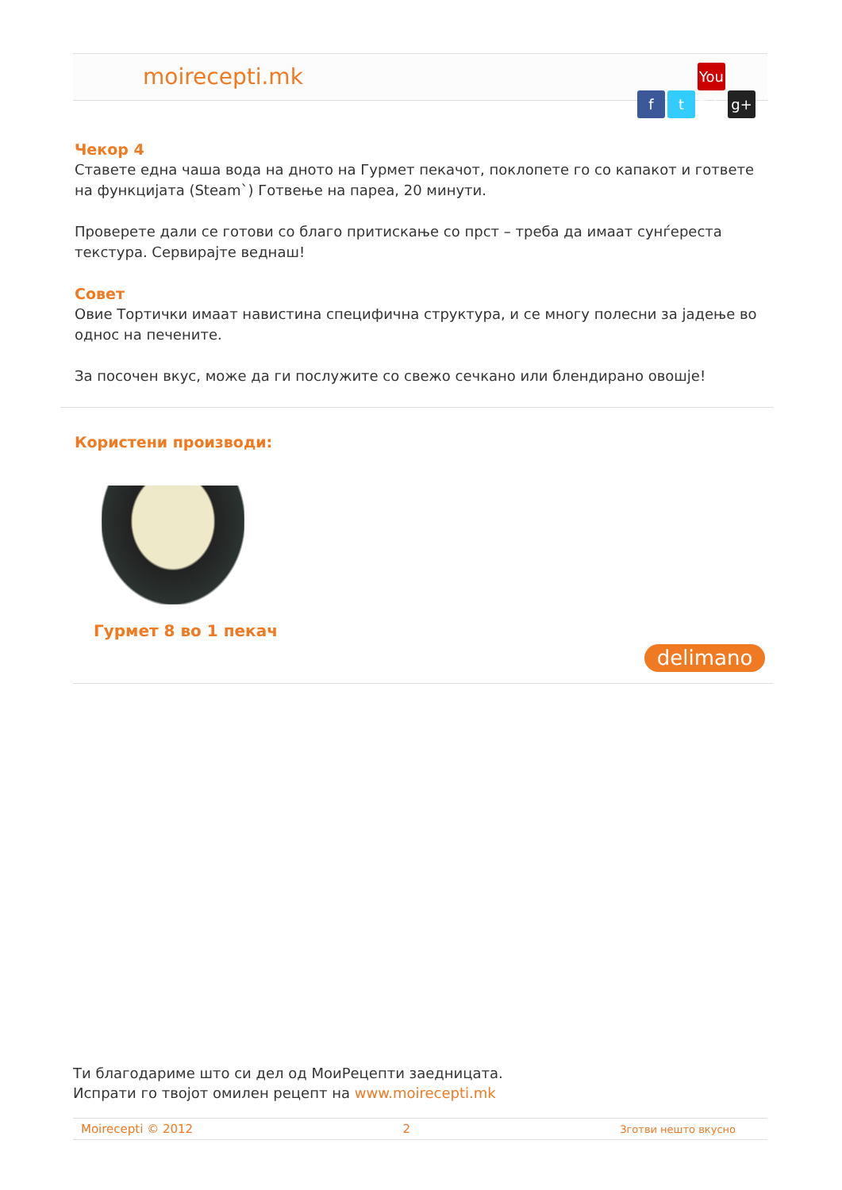moirecepti.mk ft You Tube g+
Чекор 4
Ставете една чаша вода на дното на Гурмет пекачот, поклопете го со капакот и гответе на функцијата (Steam`) Готвење на пареа, 20 минути.
Проверете дали се готови со благо притискање со прст – треба да имаат сунѓереста текстура. Сервирајте веднаш!
Совет
Овие Тортички имаат навистина специфична структура, и се многу полесни за јадење во однос на печените.
За посочен вкус, може да ги послужите со свежо сечкано или блендирано овошје!
Користени производи:
Гурмет 8 во 1 пекач
delimano
Ти благодариме што си дел од МоиРецепти заедницата.
Испрати го твојот омилен рецепт на www.moirecepti.mk
Moirecepti © 2012 2 Зготви нешто вкусно